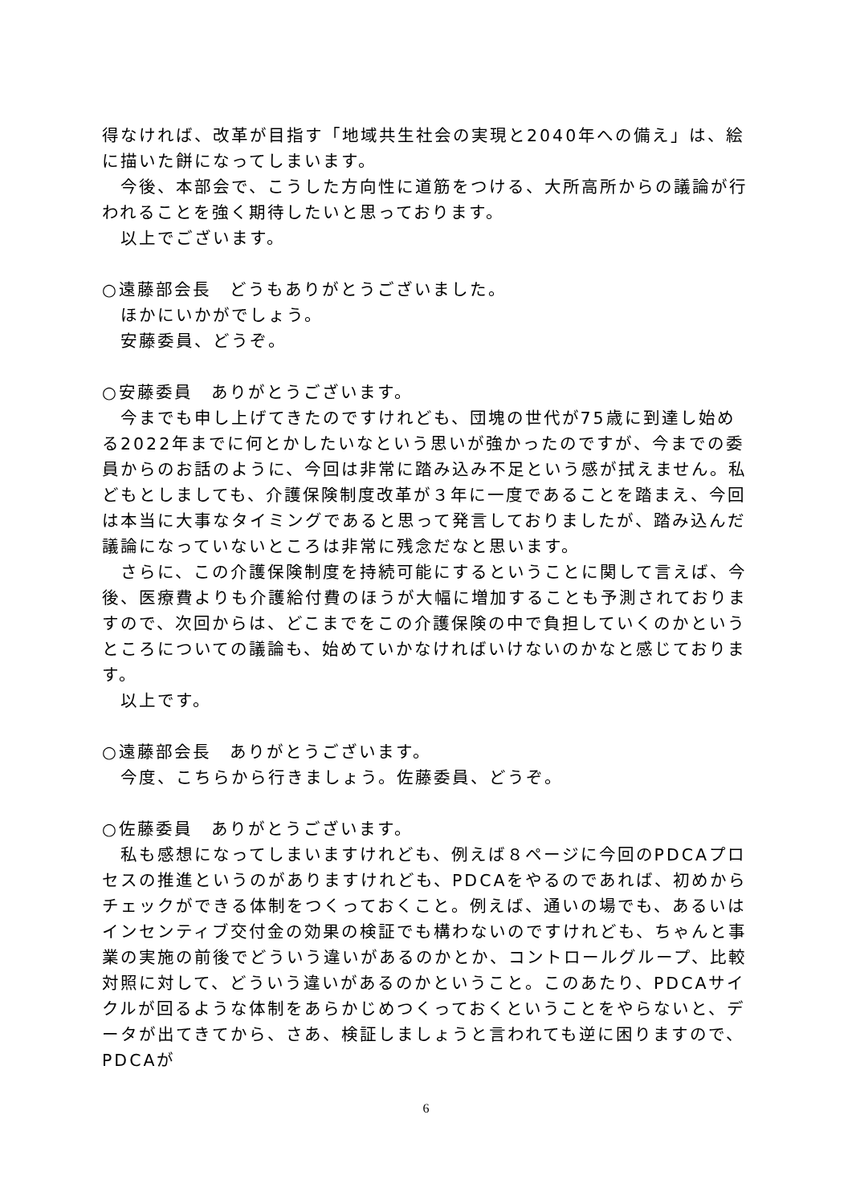得なければ、改革が目指す「地域共生社会の実現と2040年への備え」は、絵に描いた餅になってしまいます。
今後、本部会で、こうした方向性に道筋をつける、大所高所からの議論が行われることを強く期待したいと思っております。
以上でございます。
○遠藤部会長　どうもありがとうございました。
ほかにいかがでしょう。
安藤委員、どうぞ。
○安藤委員　ありがとうございます。
今までも申し上げてきたのですけれども、団塊の世代が75歳に到達し始める2022年までに何とかしたいなという思いが強かったのですが、今までの委員からのお話のように、今回は非常に踏み込み不足という感が拭えません。私どもとしましても、介護保険制度改革が３年に一度であることを踏まえ、今回は本当に大事なタイミングであると思って発言しておりましたが、踏み込んだ議論になっていないところは非常に残念だなと思います。
さらに、この介護保険制度を持続可能にするということに関して言えば、今後、医療費よりも介護給付費のほうが大幅に増加することも予測されておりますので、次回からは、どこまでをこの介護保険の中で負担していくのかというところについての議論も、始めていかなければいけないのかなと感じております。
以上です。
○遠藤部会長　ありがとうございます。
今度、こちらから行きましょう。佐藤委員、どうぞ。
○佐藤委員　ありがとうございます。
私も感想になってしまいますけれども、例えば８ページに今回のPDCAプロセスの推進というのがありますけれども、PDCAをやるのであれば、初めからチェックができる体制をつくっておくこと。例えば、通いの場でも、あるいはインセンティブ交付金の効果の検証でも構わないのですけれども、ちゃんと事業の実施の前後でどういう違いがあるのかとか、コントロールグループ、比較対照に対して、どういう違いがあるのかということ。このあたり、PDCAサイクルが回るような体制をあらかじめつくっておくということをやらないと、データが出てきてから、さあ、検証しましょうと言われても逆に困りますので、PDCAが
6